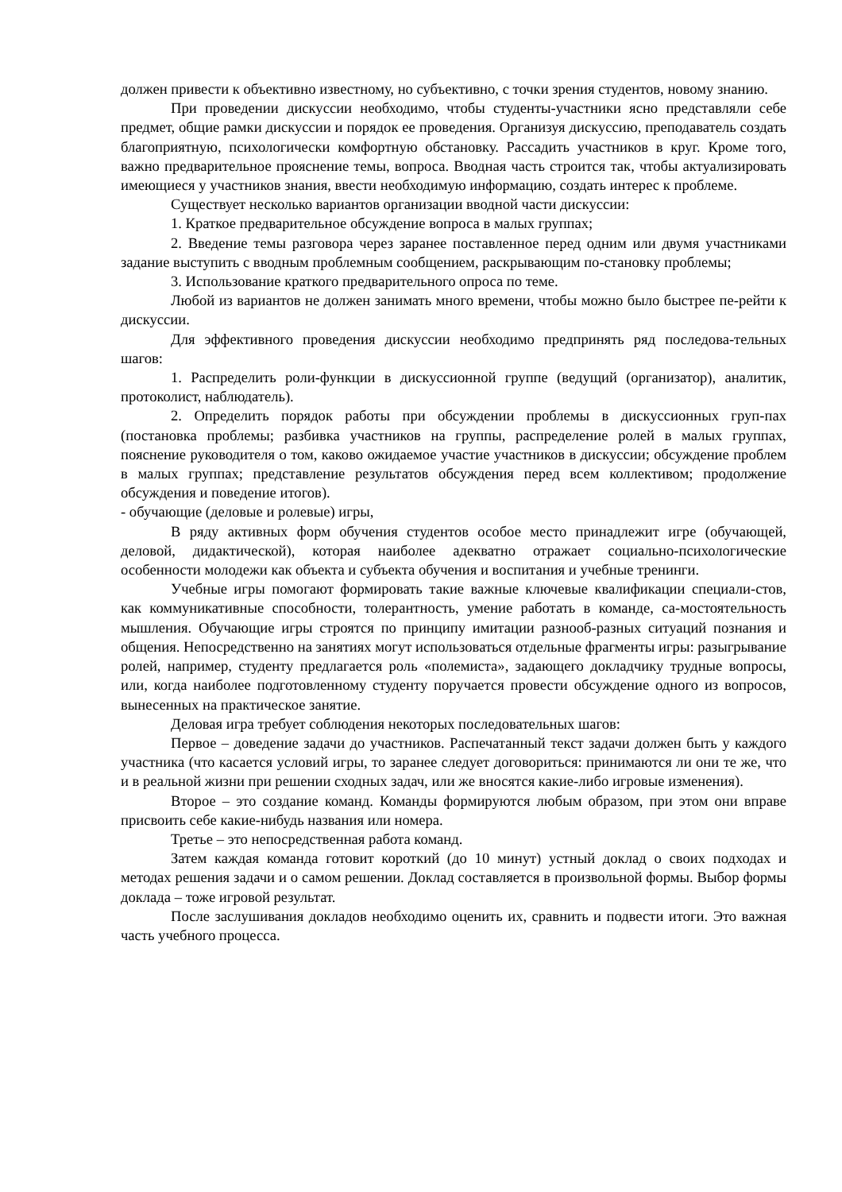должен привести к объективно известному, но субъективно, с точки зрения студентов, новому знанию.
При проведении дискуссии необходимо, чтобы студенты-участники ясно представляли себе предмет, общие рамки дискуссии и порядок ее проведения. Организуя дискуссию, преподаватель создать благоприятную, психологически комфортную обстановку. Рассадить участников в круг. Кроме того, важно предварительное прояснение темы, вопроса. Вводная часть строится так, чтобы актуализировать имеющиеся у участников знания, ввести необходимую информацию, создать интерес к проблеме.
Существует несколько вариантов организации вводной части дискуссии:
1. Краткое предварительное обсуждение вопроса в малых группах;
2. Введение темы разговора через заранее поставленное перед одним или двумя участниками задание выступить с вводным проблемным сообщением, раскрывающим по-становку проблемы;
3. Использование краткого предварительного опроса по теме.
Любой из вариантов не должен занимать много времени, чтобы можно было быстрее пе-рейти к дискуссии.
Для эффективного проведения дискуссии необходимо предпринять ряд последова-тельных шагов:
1. Распределить роли-функции в дискуссионной группе (ведущий (организатор), аналитик, протоколист, наблюдатель).
2. Определить порядок работы при обсуждении проблемы в дискуссионных груп-пах (постановка проблемы; разбивка участников на группы, распределение ролей в малых группах, пояснение руководителя о том, каково ожидаемое участие участников в дискуссии; обсуждение проблем в малых группах; представление результатов обсуждения перед всем коллективом; продолжение обсуждения и поведение итогов).
- обучающие (деловые и ролевые) игры,
В ряду активных форм обучения студентов особое место принадлежит игре (обучающей, деловой, дидактической), которая наиболее адекватно отражает социально-психологические особенности молодежи как объекта и субъекта обучения и воспитания и учебные тренинги.
Учебные игры помогают формировать такие важные ключевые квалификации специали-стов, как коммуникативные способности, толерантность, умение работать в команде, са-мостоятельность мышления. Обучающие игры строятся по принципу имитации разнооб-разных ситуаций познания и общения. Непосредственно на занятиях могут использоваться отдельные фрагменты игры: разыгрывание ролей, например, студенту предлагается роль «полемиста», задающего докладчику трудные вопросы, или, когда наиболее подготовленному студенту поручается провести обсуждение одного из вопросов, вынесенных на практическое занятие.
Деловая игра требует соблюдения некоторых последовательных шагов:
Первое – доведение задачи до участников. Распечатанный текст задачи должен быть у каждого участника (что касается условий игры, то заранее следует договориться: принимаются ли они те же, что и в реальной жизни при решении сходных задач, или же вносятся какие-либо игровые изменения).
Второе – это создание команд. Команды формируются любым образом, при этом они вправе присвоить себе какие-нибудь названия или номера.
Третье – это непосредственная работа команд.
Затем каждая команда готовит короткий (до 10 минут) устный доклад о своих подходах и методах решения задачи и о самом решении. Доклад составляется в произвольной формы. Выбор формы доклада – тоже игровой результат.
После заслушивания докладов необходимо оценить их, сравнить и подвести итоги. Это важная часть учебного процесса.